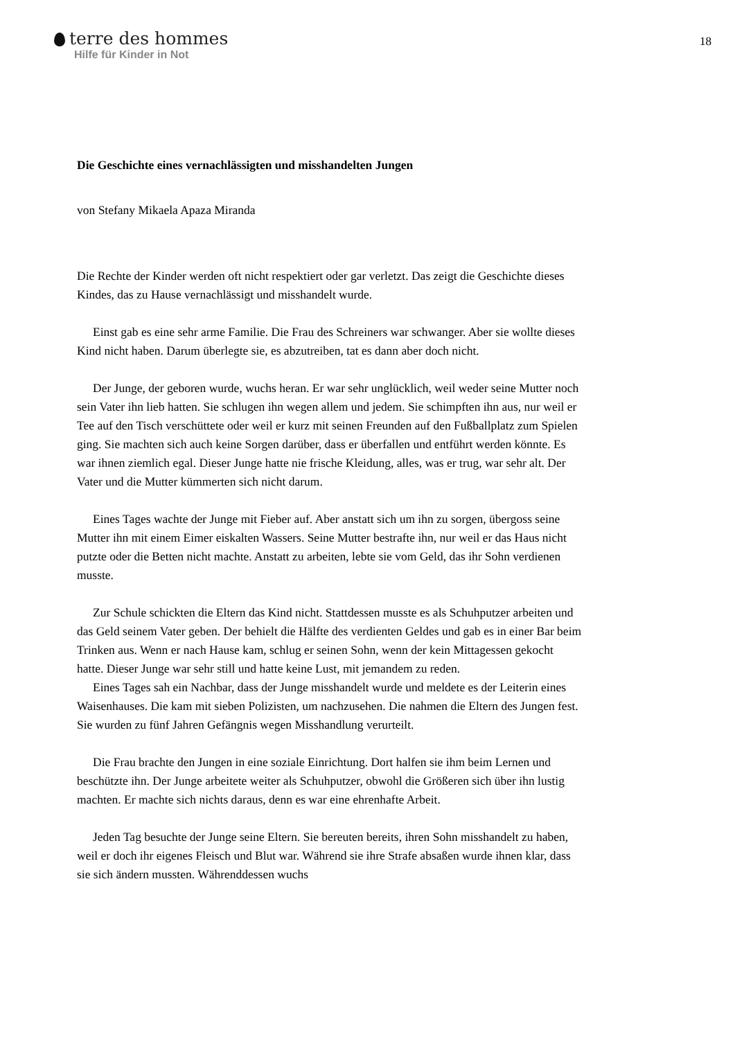terre des hommes
Hilfe für Kinder in Not
18
Die Geschichte eines vernachlässigten und misshandelten Jungen
von Stefany Mikaela Apaza Miranda
Die Rechte der Kinder werden oft nicht respektiert oder gar verletzt. Das zeigt die Geschichte dieses Kindes, das zu Hause vernachlässigt und misshandelt wurde.
Einst gab es eine sehr arme Familie. Die Frau des Schreiners war schwanger. Aber sie wollte dieses Kind nicht haben. Darum überlegte sie, es abzutreiben, tat es dann aber doch nicht.
Der Junge, der geboren wurde, wuchs heran. Er war sehr unglücklich, weil weder seine Mutter noch sein Vater ihn lieb hatten. Sie schlugen ihn wegen allem und jedem. Sie schimpften ihn aus, nur weil er Tee auf den Tisch verschüttete oder weil er kurz mit seinen Freunden auf den Fußballplatz zum Spielen ging. Sie machten sich auch keine Sorgen darüber, dass er überfallen und entführt werden könnte. Es war ihnen ziemlich egal. Dieser Junge hatte nie frische Kleidung, alles, was er trug, war sehr alt. Der Vater und die Mutter kümmerten sich nicht darum.
Eines Tages wachte der Junge mit Fieber auf. Aber anstatt sich um ihn zu sorgen, übergoss seine Mutter ihn mit einem Eimer eiskalten Wassers. Seine Mutter bestrafte ihn, nur weil er das Haus nicht putzte oder die Betten nicht machte. Anstatt zu arbeiten, lebte sie vom Geld, das ihr Sohn verdienen musste.
Zur Schule schickten die Eltern das Kind nicht. Stattdessen musste es als Schuhputzer arbeiten und das Geld seinem Vater geben. Der behielt die Hälfte des verdienten Geldes und gab es in einer Bar beim Trinken aus. Wenn er nach Hause kam, schlug er seinen Sohn, wenn der kein Mittagessen gekocht hatte. Dieser Junge war sehr still und hatte keine Lust, mit jemandem zu reden.
Eines Tages sah ein Nachbar, dass der Junge misshandelt wurde und meldete es der Leiterin eines Waisenhauses. Die kam mit sieben Polizisten, um nachzusehen. Die nahmen die Eltern des Jungen fest. Sie wurden zu fünf Jahren Gefängnis wegen Misshandlung verurteilt.
Die Frau brachte den Jungen in eine soziale Einrichtung. Dort halfen sie ihm beim Lernen und beschützte ihn. Der Junge arbeitete weiter als Schuhputzer, obwohl die Größeren sich über ihn lustig machten. Er machte sich nichts daraus, denn es war eine ehrenhafte Arbeit.
Jeden Tag besuchte der Junge seine Eltern. Sie bereuten bereits, ihren Sohn misshandelt zu haben, weil er doch ihr eigenes Fleisch und Blut war. Während sie ihre Strafe absaßen wurde ihnen klar, dass sie sich ändern mussten. Währenddessen wuchs